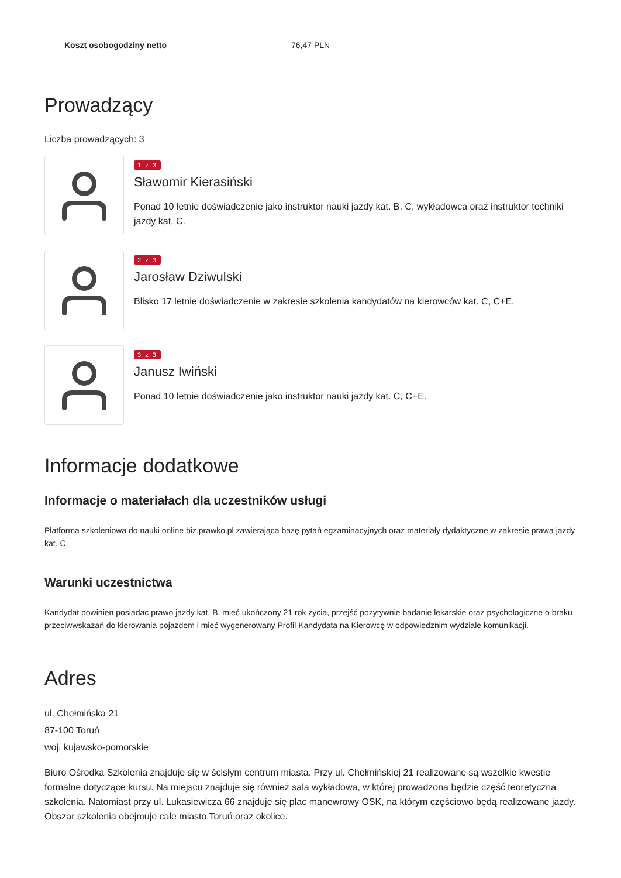| Koszt osobogodziny netto | 76,47 PLN |
Prowadzący
Liczba prowadzących: 3
1 z 3
Sławomir Kierasiński
Ponad 10 letnie doświadczenie jako instruktor nauki jazdy kat. B, C, wykładowca oraz instruktor techniki jazdy kat. C.
2 z 3
Jarosław Dziwulski
Blisko 17 letnie doświadczenie w zakresie szkolenia kandydatów na kierowców kat. C, C+E.
3 z 3
Janusz Iwiński
Ponad 10 letnie doświadczenie jako instruktor nauki jazdy kat. C, C+E.
Informacje dodatkowe
Informacje o materiałach dla uczestników usługi
Platforma szkoleniowa do nauki online biz.prawko.pl zawierająca bazę pytań egzaminacyjnych oraz materiały dydaktyczne w zakresie prawa jazdy kat. C.
Warunki uczestnictwa
Kandydat powinien posiadac prawo jazdy kat. B, mieć ukończony 21 rok życia, przejść pozytywnie badanie lekarskie oraz psychologiczne o braku przeciwwskazań do kierowania pojazdem i mieć wygenerowany Profil Kandydata na Kierowcę w odpowiedznim wydziale komunikacji.
Adres
ul. Chełmińska 21
87-100 Toruń
woj. kujawsko-pomorskie
Biuro Ośrodka Szkolenia znajduje się w ścisłym centrum miasta. Przy ul. Chełmińskiej 21 realizowane są wszelkie kwestie formalne dotyczące kursu. Na miejscu znajduje się również sala wykładowa, w której prowadzona będzie część teoretyczna szkolenia. Natomiast przy ul. Łukasiewicza 66 znajduje się plac manewrowy OSK, na którym częściowo będą realizowane jazdy. Obszar szkolenia obejmuje całe miasto Toruń oraz okolice.